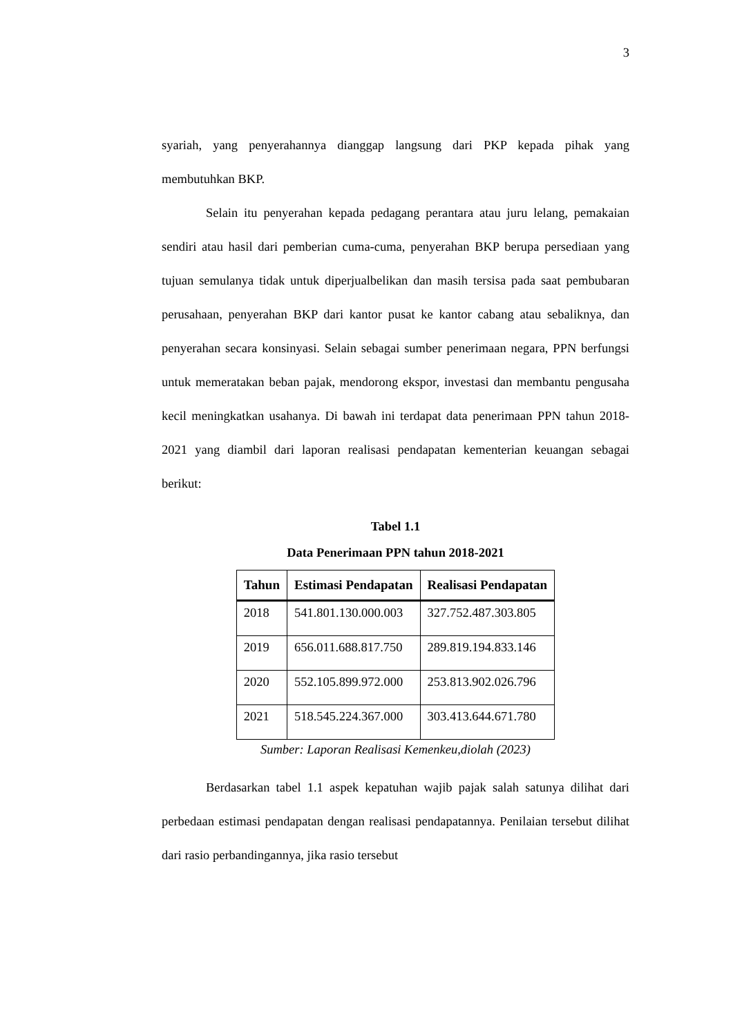3
syariah, yang penyerahannya dianggap langsung dari PKP kepada pihak yang membutuhkan BKP.
Selain itu penyerahan kepada pedagang perantara atau juru lelang, pemakaian sendiri atau hasil dari pemberian cuma-cuma, penyerahan BKP berupa persediaan yang tujuan semulanya tidak untuk diperjualbelikan dan masih tersisa pada saat pembubaran perusahaan, penyerahan BKP dari kantor pusat ke kantor cabang atau sebaliknya, dan penyerahan secara konsinyasi. Selain sebagai sumber penerimaan negara, PPN berfungsi untuk memeratakan beban pajak, mendorong ekspor, investasi dan membantu pengusaha kecil meningkatkan usahanya. Di bawah ini terdapat data penerimaan PPN tahun 2018-2021 yang diambil dari laporan realisasi pendapatan kementerian keuangan sebagai berikut:
Tabel 1.1
Data Penerimaan PPN tahun 2018-2021
| Tahun | Estimasi Pendapatan | Realisasi Pendapatan |
| --- | --- | --- |
| 2018 | 541.801.130.000.003 | 327.752.487.303.805 |
| 2019 | 656.011.688.817.750 | 289.819.194.833.146 |
| 2020 | 552.105.899.972.000 | 253.813.902.026.796 |
| 2021 | 518.545.224.367.000 | 303.413.644.671.780 |
Sumber: Laporan Realisasi Kemenkeu,diolah (2023)
Berdasarkan tabel 1.1 aspek kepatuhan wajib pajak salah satunya dilihat dari perbedaan estimasi pendapatan dengan realisasi pendapatannya. Penilaian tersebut dilihat dari rasio perbandingannya, jika rasio tersebut